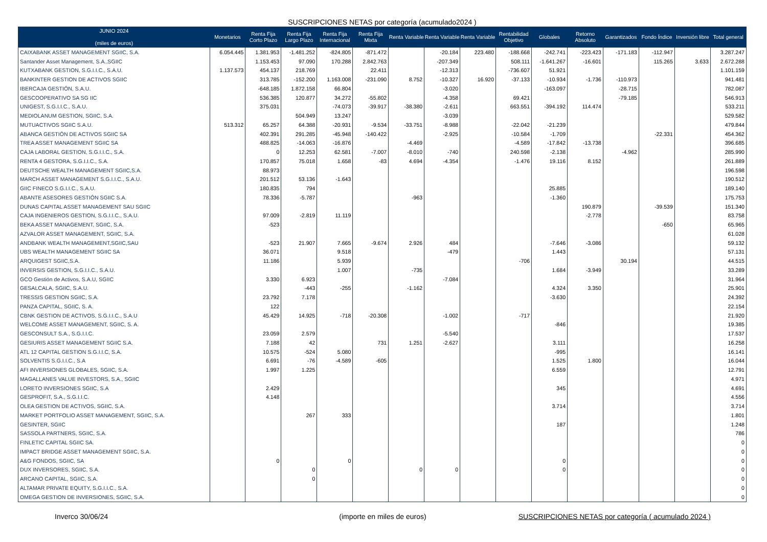SUSCRIPCIONES NETAS por categoría (acumulado2024 )
| JUNIO 2024 (miles de euros) | Monetarios | Renta Fija Corto Plazo | Renta Fija Largo Plazo | Renta Fija Internacional | Renta Fija Mixta | Renta Variable | Renta Variable | Renta Variable | Rentabilidad Objetivo | Globales | Retorno Absoluto | Garantizados | Fondo Índice | Inversión libre | Total general |
| --- | --- | --- | --- | --- | --- | --- | --- | --- | --- | --- | --- | --- | --- | --- | --- |
| CAIXABANK ASSET MANAGEMENT SGIIC, S.A. | 6.054.445 | 1.381.953 | -1.481.252 | -824.805 | -871.472 | | -20.184 | 223.480 | -188.668 | -242.741 | -223.423 | -171.183 | -112.947 | | 3.287.247 |
| Santander Asset Management, S.A.,SGIIC | | 1.153.453 | 97.090 | 170.288 | 2.842.763 | | -207.349 | | 508.111 | -1.641.267 | -16.601 | | 115.265 | 3.633 | 2.672.288 |
| KUTXABANK GESTION, S.G.I.I.C., S.A.U. | 1.137.573 | 454.137 | 218.769 | | 22.411 | | -12.313 | | -736.607 | 51.921 | | | | | 1.101.159 |
| BANKINTER GESTION DE ACTIVOS SGIIC | | 313.785 | -152.200 | 1.163.008 | -231.090 | 8.752 | -10.327 | 16.920 | -37.133 | -10.934 | -1.736 | -110.973 | | | 941.481 |
| IBERCAJA GESTIÓN, S.A.U. | | -648.185 | 1.872.158 | 66.804 | | | -3.020 | | | -163.097 | | -28.715 | | | 782.087 |
| GESCOOPERATIVO SA SG IIC | | 536.385 | 120.877 | 34.272 | -55.802 | | -4.358 | | 69.421 | | | -79.185 | | | 546.913 |
| UNIGEST, S.G.I.I.C., S.A.U. | | 375.031 | | -74.073 | -39.917 | -38.380 | -2.611 | | 663.551 | -394.192 | 114.474 | | | | 533.211 |
| MEDIOLANUM GESTION, SGIIC, S.A. | | | 504.949 | 13.247 | | | -3.039 | | | | | | | | 529.582 |
| MUTUACTIVOS SGIIC S.A.U. | 513.312 | 65.257 | 64.388 | -20.931 | -9.534 | -33.751 | -8.988 | | -22.042 | -21.239 | | | | | 479.844 |
| ABANCA GESTIÓN DE ACTIVOS SGIIC SA | | 402.391 | 291.285 | -45.948 | -140.422 | | -2.925 | | -10.584 | -1.709 | | | -22.331 | | 454.362 |
| TREA ASSET MANAGEMENT SGIIC SA | | 488.825 | -14.063 | -16.876 | | -4.469 | | | -4.589 | -17.842 | -13.738 | | | | 396.685 |
| CAJA LABORAL GESTION, S.G.I.I.C., S.A. | | 0 | 12.253 | 62.581 | -7.007 | -8.010 | -740 | | 240.598 | -2.138 | | -4.962 | | | 285.990 |
| RENTA 4 GESTORA, S.G.I.I.C., S.A. | | 170.857 | 75.018 | 1.658 | -83 | 4.694 | -4.354 | | -1.476 | 19.116 | 8.152 | | | | 261.889 |
| DEUTSCHE WEALTH MANAGEMENT SGIIC,S.A. | | 88.973 | | | | | | | | | | | | | 196.598 |
| MARCH ASSET MANAGEMENT S.G.I.I.C., S.A.U. | | 201.512 | 53.136 | -1.643 | | | | | | | | | | | 190.512 |
| GIIC FINECO S.G.I.I.C., S.A.U. | | 180.835 | 794 | | | | | | | 25.885 | | | | | 189.140 |
| ABANTE ASESORES GESTIÓN SGIIC S.A. | | 78.336 | -5.787 | | | -963 | | | | -1.360 | | | | | 175.753 |
| DUNAS CAPITAL ASSET MANAGEMENT SAU SGIIC | | | | | | | | | | | 190.879 | | -39.539 | | 151.340 |
| CAJA INGENIEROS GESTION, S.G.I.I.C., S.A.U. | | 97.009 | -2.819 | 11.119 | | | | | | | -2.778 | | | | 83.758 |
| BEKA ASSET MANAGEMENT, SGIIC, S.A. | | -523 | | | | | | | | | | | -650 | | 65.965 |
| AZVALOR ASSET MANAGEMENT, SGIIC, S.A. | | | | | | | | | | | | | | | 61.028 |
| ANDBANK WEALTH MANAGEMENT,SGIIC,SAU | | -523 | 21.907 | 7.665 | -9.674 | 2.926 | 484 | | | -7.646 | -3.086 | | | | 59.132 |
| UBS WEALTH MANAGEMENT SGIIC SA | | 36.071 | | 9.518 | | | -479 | | | 1.443 | | | | | 57.131 |
| ARQUIGEST SGIIC,S.A. | | 11.186 | | 5.939 | | | | | -706 | | | 30.194 | | | 44.515 |
| INVERSIS GESTION, S.G.I.I.C., S.A.U. | | | | 1.007 | | -735 | | | | 1.684 | -3.949 | | | | 33.289 |
| GCO Gestión de Activos, S.A.U, SGIIC | | 3.330 | 6.923 | | | | -7.084 | | | | | | | | 31.964 |
| GESALCALA, SGIIC, S.A.U. | | | -443 | -255 | | -1.162 | | | | 4.324 | 3.350 | | | | 25.901 |
| TRESSIS GESTION SGIIC, S.A. | | 23.792 | 7.178 | | | | | | | -3.630 | | | | | 24.392 |
| PANZA CAPITAL, SGIIC, S. A. | | 122 | | | | | | | | | | | | | 22.154 |
| CBNK GESTION DE ACTIVOS, S.G.I.I.C., S.A.U | | 45.429 | 14.925 | -718 | -20.308 | | -1.002 | | -717 | | | | | | 21.920 |
| WELCOME ASSET MANAGEMENT, SGIIC, S. A. | | | | | | | | | | -846 | | | | | 19.385 |
| GESCONSULT S.A., S.G.I.I.C. | | 23.059 | 2.579 | | | | -5.540 | | | | | | | | 17.537 |
| GESIURIS ASSET MANAGEMENT SGIIC S.A. | | 7.188 | 42 | | 731 | 1.251 | -2.627 | | | 3.111 | | | | | 16.258 |
| ATL 12 CAPITAL GESTION S.G.I.I.C, S.A. | | 10.575 | -524 | 5.080 | | | | | | -995 | | | | | 16.141 |
| SOLVENTIS S.G.I.I.C., S.A | | 6.691 | -76 | -4.589 | -605 | | | | | 1.525 | 1.800 | | | | 16.044 |
| AFI INVERSIONES GLOBALES, SGIIC, S.A. | | 1.997 | 1.225 | | | | | | | 6.559 | | | | | 12.791 |
| MAGALLANES VALUE INVESTORS, S.A., SGIIC | | | | | | | | | | | | | | | 4.971 |
| LORETO INVERSIONES SGIIC, S.A | | 2.429 | | | | | | | | 345 | | | | | 4.691 |
| GESPROFIT, S.A., S.G.I.I.C. | | 4.148 | | | | | | | | | | | | | 4.556 |
| OLEA GESTION DE ACTIVOS, SGIIC, S.A. | | | | | | | | | | 3.714 | | | | | 3.714 |
| MARKET PORTFOLIO ASSET MANAGEMENT, SGIIC, S.A. | | | 267 | 333 | | | | | | | | | | | 1.801 |
| GESINTER, SGIIC | | | | | | | | | | 187 | | | | | 1.248 |
| SASSOLA PARTNERS, SGIIC, S.A. | | | | | | | | | | | | | | | 786 |
| FINLETIC CAPITAL SGIIC SA. | | | | | | | | | | | | | | | 0 |
| IMPACT BRIDGE ASSET MANAGEMENT SGIIC, S.A. | | | | | | | | | | | | | | | 0 |
| A&G FONDOS, SGIIC, SA | | 0 | | 0 | | | | | | 0 | | | | | 0 |
| DUX INVERSORES, SGIIC, S.A. | | | 0 | | | 0 | 0 | | | 0 | | | | | 0 |
| ARCANO CAPITAL, SGIIC, S.A. | | | 0 | | | | | | | | | | | | 0 |
| ALTAMAR PRIVATE EQUITY, S.G.I.I.C., S.A. | | | | | | | | | | | | | | | 0 |
| OMEGA GESTION DE INVERSIONES, SGIIC, S.A. | | | | | | | | | | | | | | | 0 |
Inverco 30/06/24 (importe en miles de euros) SUSCRIPCIONES NETAS por categoría ( acumulado 2024 )